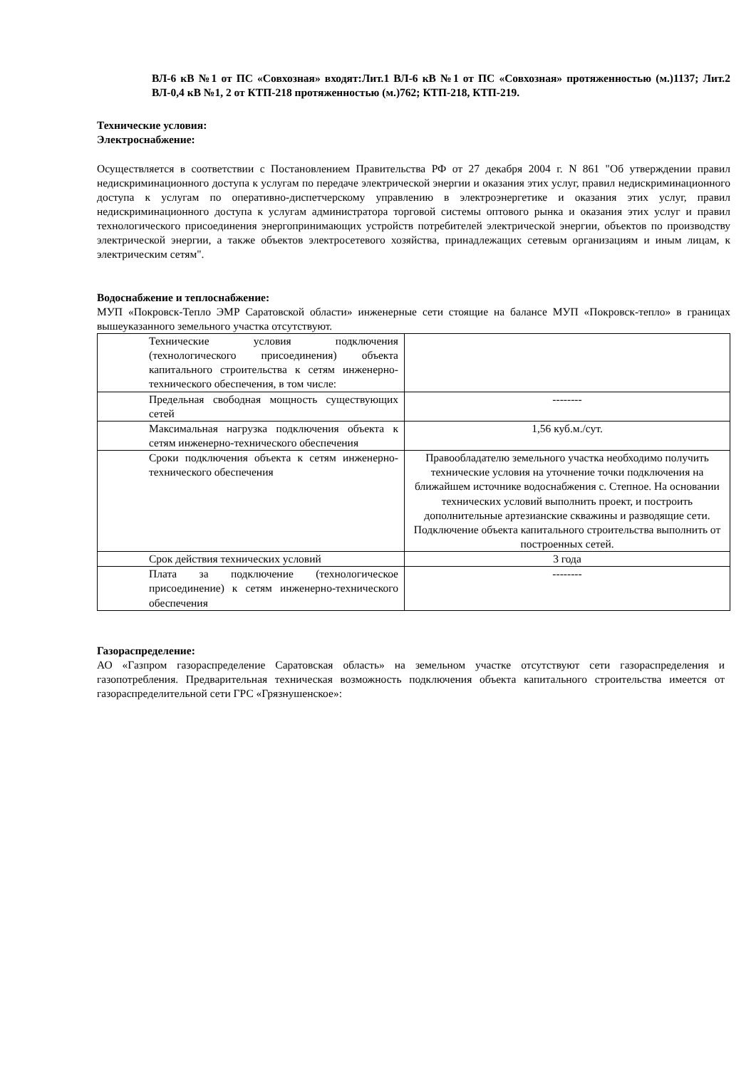ВЛ-6 кВ №1 от ПС «Совхозная» входят:Лит.1 ВЛ-6 кВ №1 от ПС «Совхозная» протяженностью (м.)1137; Лит.2 ВЛ-0,4 кВ №1, 2 от КТП-218 протяженностью (м.)762; КТП-218, КТП-219.
Технические условия:
Электроснабжение:
Осуществляется в соответствии с Постановлением Правительства РФ от 27 декабря 2004 г. N 861 "Об утверждении правил недискриминационного доступа к услугам по передаче электрической энергии и оказания этих услуг, правил недискриминационного доступа к услугам по оперативно-диспетчерскому управлению в электроэнергетике и оказания этих услуг, правил недискриминационного доступа к услугам администратора торговой системы оптового рынка и оказания этих услуг и правил технологического присоединения энергопринимающих устройств потребителей электрической энергии, объектов по производству электрической энергии, а также объектов электросетевого хозяйства, принадлежащих сетевым организациям и иным лицам, к электрическим сетям".
Водоснабжение и теплоснабжение:
МУП «Покровск-Тепло ЭМР Саратовской области» инженерные сети стоящие на балансе МУП «Покровск-тепло» в границах вышеуказанного земельного участка отсутствуют.
| Технические условия подключения (технологического присоединения) объекта капитального строительства к сетям инженерно-технического обеспечения, в том числе: | |
| Предельная свободная мощность существующих сетей | -------- |
| Максимальная нагрузка подключения объекта к сетям инженерно-технического обеспечения | 1,56 куб.м./сут. |
| Сроки подключения объекта к сетям инженерно-технического обеспечения | Правообладателю земельного участка необходимо получить технические условия на уточнение точки подключения на ближайшем источнике водоснабжения с. Степное. На основании технических условий выполнить проект, и построить дополнительные артезианские скважины и разводящие сети. Подключение объекта капитального строительства выполнить от построенных сетей. |
| Срок действия технических условий | 3 года |
| Плата за подключение (технологическое присоединение) к сетям инженерно-технического обеспечения | -------- |
Газораспределение:
АО «Газпром газораспределение Саратовская область» на земельном участке отсутствуют сети газораспределения и газопотребления. Предварительная техническая возможность подключения объекта капитального строительства имеется от газораспределительной сети ГРС «Грязнушенское»: